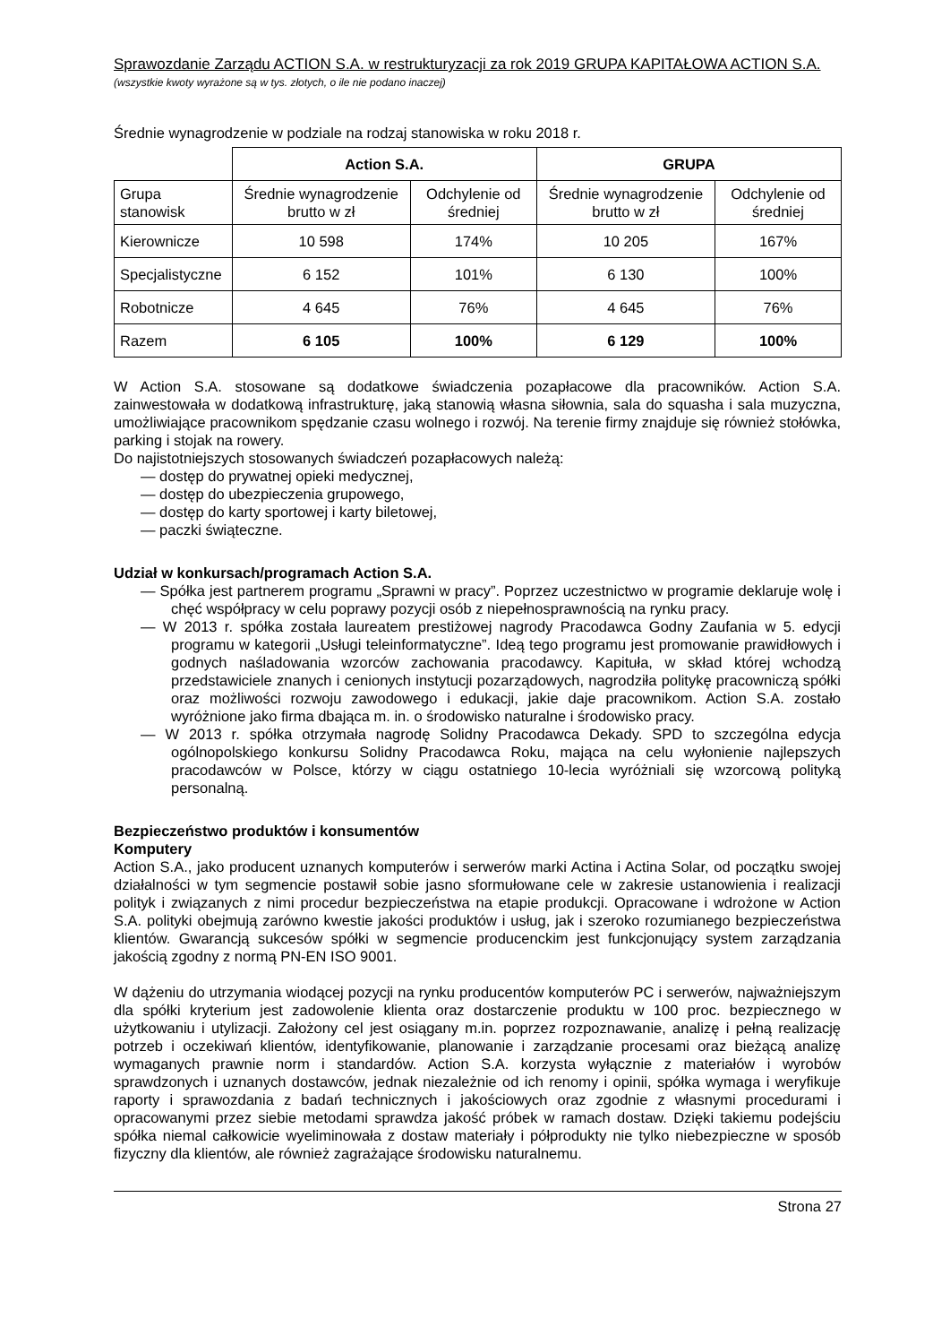Sprawozdanie Zarządu ACTION S.A. w restrukturyzacji za rok 2019 GRUPA KAPITAŁOWA ACTION S.A.
(wszystkie kwoty wyrażone są w tys. złotych, o ile nie podano inaczej)
Średnie wynagrodzenie w podziale na rodzaj stanowiska w roku 2018 r.
| | Action S.A. | | GRUPA | |
| --- | --- | --- | --- | --- |
| Grupa stanowisk | Średnie wynagrodzenie brutto w zł | Odchylenie od średniej | Średnie wynagrodzenie brutto w zł | Odchylenie od średniej |
| Kierownicze | 10 598 | 174% | 10 205 | 167% |
| Specjalistyczne | 6 152 | 101% | 6 130 | 100% |
| Robotnicze | 4 645 | 76% | 4 645 | 76% |
| Razem | 6 105 | 100% | 6 129 | 100% |
W Action S.A. stosowane są dodatkowe świadczenia pozapłacowe dla pracowników. Action S.A. zainwestowała w dodatkową infrastrukturę, jaką stanowią własna siłownia, sala do squasha i sala muzyczna, umożliwiające pracownikom spędzanie czasu wolnego i rozwój. Na terenie firmy znajduje się również stołówka, parking i stojak na rowery.
Do najistotniejszych stosowanych świadczeń pozapłacowych należą:
— dostęp do prywatnej opieki medycznej,
— dostęp do ubezpieczenia grupowego,
— dostęp do karty sportowej i karty biletowej,
— paczki świąteczne.
Udział w konkursach/programach Action S.A.
— Spółka jest partnerem programu „Sprawni w pracy”. Poprzez uczestnictwo w programie deklaruje wolę i chęć współpracy w celu poprawy pozycji osób z niepełnosprawnością na rynku pracy.
— W 2013 r. spółka została laureatem prestiżowej nagrody Pracodawca Godny Zaufania w 5. edycji programu w kategorii „Usługi teleinformatyczne”. Ideą tego programu jest promowanie prawidłowych i godnych naśladowania wzorców zachowania pracodawcy. Kapituła, w skład której wchodzą przedstawiciele znanych i cenionych instytucji pozarządowych, nagrodziła politykę pracowniczą spółki oraz możliwości rozwoju zawodowego i edukacji, jakie daje pracownikom. Action S.A. zostało wyróżnione jako firma dbająca m. in. o środowisko naturalne i środowisko pracy.
— W 2013 r. spółka otrzymała nagrodę Solidny Pracodawca Dekady. SPD to szczególna edycja ogólnopolskiego konkursu Solidny Pracodawca Roku, mająca na celu wyłonienie najlepszych pracodawców w Polsce, którzy w ciągu ostatniego 10-lecia wyróżniali się wzorcową polityką personalną.
Bezpieczeństwo produktów i konsumentów
Komputery
Action S.A., jako producent uznanych komputerów i serwerów marki Actina i Actina Solar, od początku swojej działalności w tym segmencie postawił sobie jasno sformułowane cele w zakresie ustanowienia i realizacji polityk i związanych z nimi procedur bezpieczeństwa na etapie produkcji. Opracowane i wdrożone w Action S.A. polityki obejmują zarówno kwestie jakości produktów i usług, jak i szeroko rozumianego bezpieczeństwa klientów. Gwarancją sukcesów spółki w segmencie producenckim jest funkcjonujący system zarządzania jakością zgodny z normą PN-EN ISO 9001.
W dążeniu do utrzymania wiodącej pozycji na rynku producentów komputerów PC i serwerów, najważniejszym dla spółki kryterium jest zadowolenie klienta oraz dostarczenie produktu w 100 proc. bezpiecznego w użytkowaniu i utylizacji. Założony cel jest osiągany m.in. poprzez rozpoznawanie, analizę i pełną realizację potrzeb i oczekiwań klientów, identyfikowanie, planowanie i zarządzanie procesami oraz bieżącą analizę wymaganych prawnie norm i standardów. Action S.A. korzysta wyłącznie z materiałów i wyrobów sprawdzonych i uznanych dostawców, jednak niezależnie od ich renomy i opinii, spółka wymaga i weryfikuje raporty i sprawozdania z badań technicznych i jakościowych oraz zgodnie z własnymi procedurami i opracowanymi przez siebie metodami sprawdza jakość próbek w ramach dostaw. Dzięki takiemu podejściu spółka niemal całkowicie wyeliminowała z dostaw materiały i półprodukty nie tylko niebezpieczne w sposób fizyczny dla klientów, ale również zagrażające środowisku naturalnemu.
Strona 27